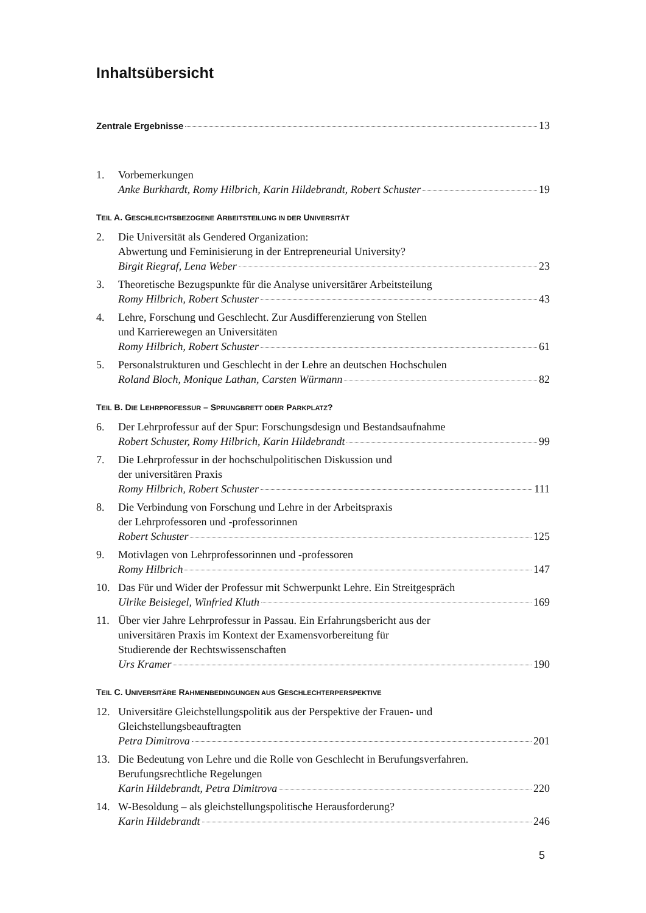Inhaltsübersicht
Zentrale Ergebnisse 13
1. Vorbemerkungen
Anke Burkhardt, Romy Hilbrich, Karin Hildebrandt, Robert Schuster 19
TEIL A. GESCHLECHTSBEZOGENE ARBEITSTEILUNG IN DER UNIVERSITÄT
2. Die Universität als Gendered Organization:
Abwertung und Feminisierung in der Entrepreneurial University?
Birgit Riegraf, Lena Weber 23
3. Theoretische Bezugspunkte für die Analyse universitärer Arbeitsteilung
Romy Hilbrich, Robert Schuster 43
4. Lehre, Forschung und Geschlecht. Zur Ausdifferenzierung von Stellen
und Karrierewegen an Universitäten
Romy Hilbrich, Robert Schuster 61
5. Personalstrukturen und Geschlecht in der Lehre an deutschen Hochschulen
Roland Bloch, Monique Lathan, Carsten Würmann 82
TEIL B. DIE LEHRPROFESSUR – SPRUNGBRETT ODER PARKPLATZ?
6. Der Lehrprofessur auf der Spur: Forschungsdesign und Bestandsaufnahme
Robert Schuster, Romy Hilbrich, Karin Hildebrandt 99
7. Die Lehrprofessur in der hochschulpolitischen Diskussion und
der universitären Praxis
Romy Hilbrich, Robert Schuster 111
8. Die Verbindung von Forschung und Lehre in der Arbeitspraxis
der Lehrprofessoren und -professorinnen
Robert Schuster 125
9. Motivlagen von Lehrprofessorinnen und -professoren
Romy Hilbrich 147
10. Das Für und Wider der Professur mit Schwerpunkt Lehre. Ein Streitgespräch
Ulrike Beisiegel, Winfried Kluth 169
11. Über vier Jahre Lehrprofessur in Passau. Ein Erfahrungsbericht aus der
universitären Praxis im Kontext der Examensvorbereitung für
Studierende der Rechtswissenschaften
Urs Kramer 190
TEIL C. UNIVERSITÄRE RAHMENBEDINGUNGEN AUS GESCHLECHTERPERSPEKTIVE
12. Universitäre Gleichstellungspolitik aus der Perspektive der Frauen- und
Gleichstellungsbeauftragten
Petra Dimitrova 201
13. Die Bedeutung von Lehre und die Rolle von Geschlecht in Berufungsverfahren.
Berufungsrechtliche Regelungen
Karin Hildebrandt, Petra Dimitrova 220
14. W-Besoldung – als gleichstellungspolitische Herausforderung?
Karin Hildebrandt 246
5